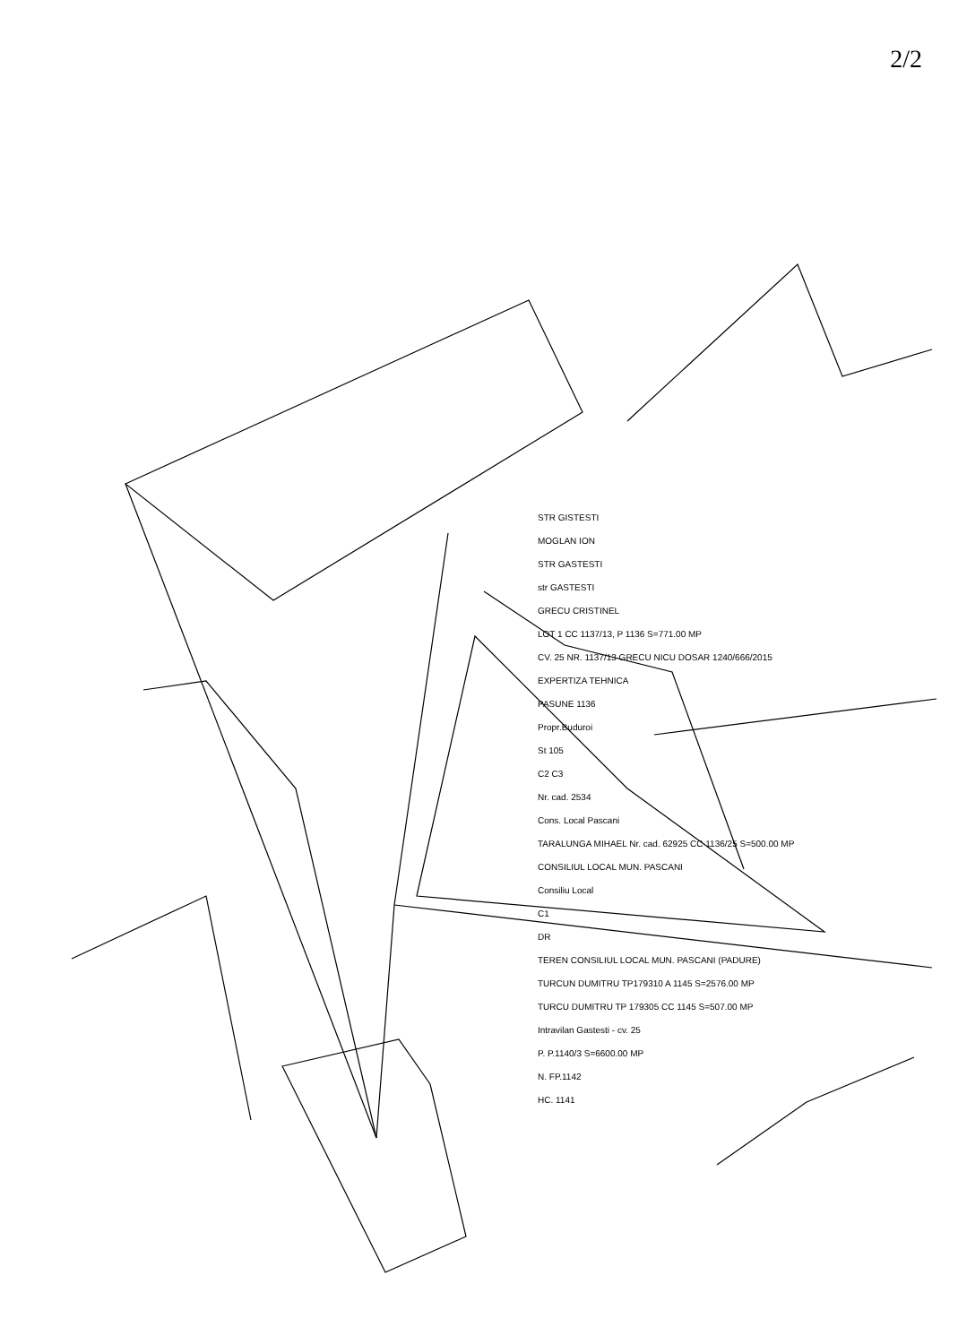2/2
STR GISTESTI
MOGLAN ION
STR GASTESTI
str GASTESTI
GRECU CRISTINEL
LOT 1 CC 1137/13, P 1136 S=771.00 MP
CV. 25 NR. 1137/13 GRECU NICU DOSAR 1240/666/2015
EXPERTIZA TEHNICA
PASUNE 1136
Propr.Buduroi
St 105
C2 C3
Nr. cad. 2534
Cons. Local Pascani
TARALUNGA MIHAEL Nr. cad. 62925 CC 1136/25 S=500.00 MP
CONSILIUL LOCAL MUN. PASCANI
Consiliu Local
C1
DR
TEREN CONSILIUL LOCAL MUN. PASCANI (PADURE)
TURCUN DUMITRU TP179310 A 1145 S=2576.00 MP
TURCU DUMITRU TP 179305 CC 1145 S=507.00 MP
Intravilan Gastesti - cv. 25
P. P.1140/3 S=6600.00 MP
N. FP.1142
HC. 1141